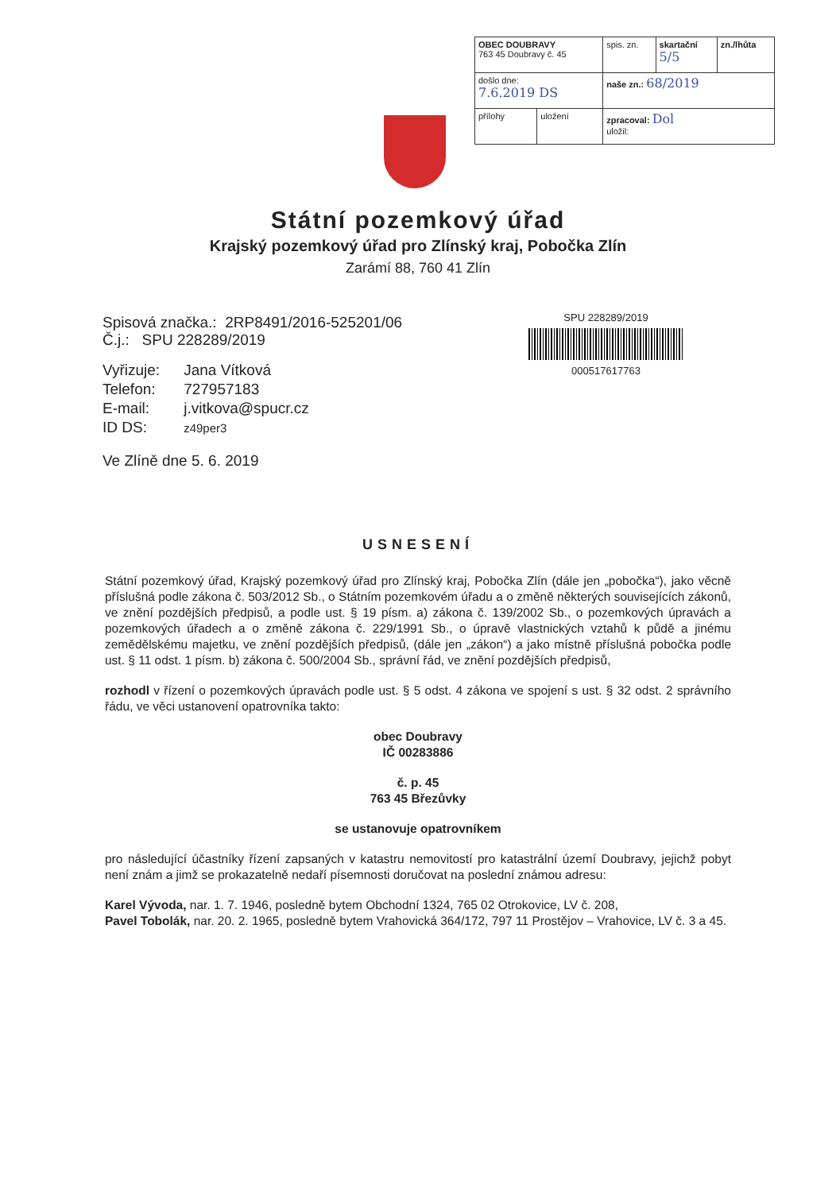| OBEC DOUBRAVY 763 45 Doubravy č. 45 | | spis. zn. | skartační 5/5 | zn./lhůta |
| došlo dne: 7.6.2019 DS | | naše zn.: 68/2019 | | |
| přílohy | uložení | zpracoval: Dol uložil: | | |
Státní pozemkový úřad
Krajský pozemkový úřad pro Zlínský kraj, Pobočka Zlín
Zarámí 88, 760 41 Zlín
SPU 228289/2019
000517617763
Spisová značka.: 2RP8491/2016-525201/06
Č.j.: SPU 228289/2019
| Vyřizuje: | Jana Vítková |
| Telefon: | 727957183 |
| E-mail: | j.vitkova@spucr.cz |
| ID DS: | z49per3 |
Ve Zlíně dne 5. 6. 2019
USNESENÍ
Státní pozemkový úřad, Krajský pozemkový úřad pro Zlínský kraj, Pobočka Zlín (dále jen „pobočka“), jako věcně příslušná podle zákona č. 503/2012 Sb., o Státním pozemkovém úřadu a o změně některých souvisejících zákonů, ve znění pozdějších předpisů, a podle ust. § 19 písm. a) zákona č. 139/2002 Sb., o pozemkových úpravách a pozemkových úřadech a o změně zákona č. 229/1991 Sb., o úpravě vlastnických vztahů k půdě a jinému zemědělskému majetku, ve znění pozdějších předpisů, (dále jen „zákon“) a jako místně příslušná pobočka podle ust. § 11 odst. 1 písm. b) zákona č. 500/2004 Sb., správní řád, ve znění pozdějších předpisů,
rozhodl v řízení o pozemkových úpravách podle ust. § 5 odst. 4 zákona ve spojení s ust. § 32 odst. 2 správního řádu, ve věci ustanovení opatrovníka takto:
obec Doubravy
IČ 00283886
č. p. 45
763 45 Březůvky
se ustanovuje opatrovníkem
pro následující účastníky řízení zapsaných v katastru nemovitostí pro katastrální území Doubravy, jejichž pobyt není znám a jimž se prokazatelně nedaří písemnosti doručovat na poslední známou adresu:
Karel Vývoda, nar. 1. 7. 1946, posledně bytem Obchodní 1324, 765 02 Otrokovice, LV č. 208,
Pavel Tobolák, nar. 20. 2. 1965, posledně bytem Vrahovická 364/172, 797 11 Prostějov – Vrahovice, LV č. 3 a 45.